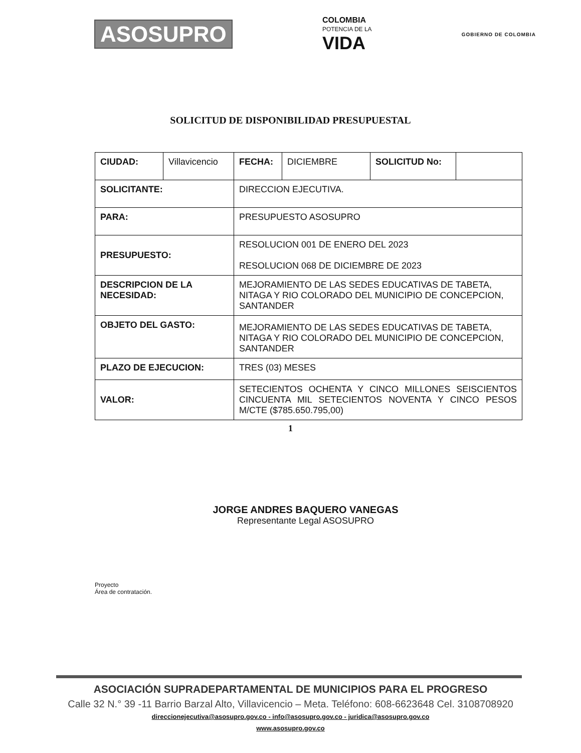ASOSUPRO
COLOMBIA
POTENCIA DE LA
VIDA
GOBIERNO DE COLOMBIA
SOLICITUD DE DISPONIBILIDAD PRESUPUESTAL
| CIUDAD: | Villavicencio | FECHA: | DICIEMBRE | SOLICITUD No: | |
| SOLICITANTE: | | DIRECCION EJECUTIVA. | | | |
| PARA: | | PRESUPUESTO ASOSUPRO | | | |
| PRESUPUESTO: | | RESOLUCION 001 DE ENERO DEL 2023 RESOLUCION 068 DE DICIEMBRE DE 2023 | | | |
| DESCRIPCION DE LA NECESIDAD: | | MEJORAMIENTO DE LAS SEDES EDUCATIVAS DE TABETA, NITAGA Y RIO COLORADO DEL MUNICIPIO DE CONCEPCION, SANTANDER | | | |
| OBJETO DEL GASTO: | | MEJORAMIENTO DE LAS SEDES EDUCATIVAS DE TABETA, NITAGA Y RIO COLORADO DEL MUNICIPIO DE CONCEPCION, SANTANDER | | | |
| PLAZO DE EJECUCION: | | TRES (03) MESES | | | |
| VALOR: | | SETECIENTOS OCHENTA Y CINCO MILLONES SEISCIENTOS CINCUENTA MIL SETECIENTOS NOVENTA Y CINCO PESOS M/CTE ($785.650.795,00) | | | |
1
JORGE ANDRES BAQUERO VANEGAS
Representante Legal ASOSUPRO
Proyecto
Área de contratación.
ASOCIACIÓN SUPRADEPARTAMENTAL DE MUNICIPIOS PARA EL PROGRESO
Calle 32 N.° 39 -11 Barrio Barzal Alto, Villavicencio – Meta. Teléfono: 608-6623648 Cel. 3108708920
direccionejecutiva@asosupro.gov.co - info@asosupro.gov.co - juridica@asosupro.gov.co
www.asosupro.gov.co